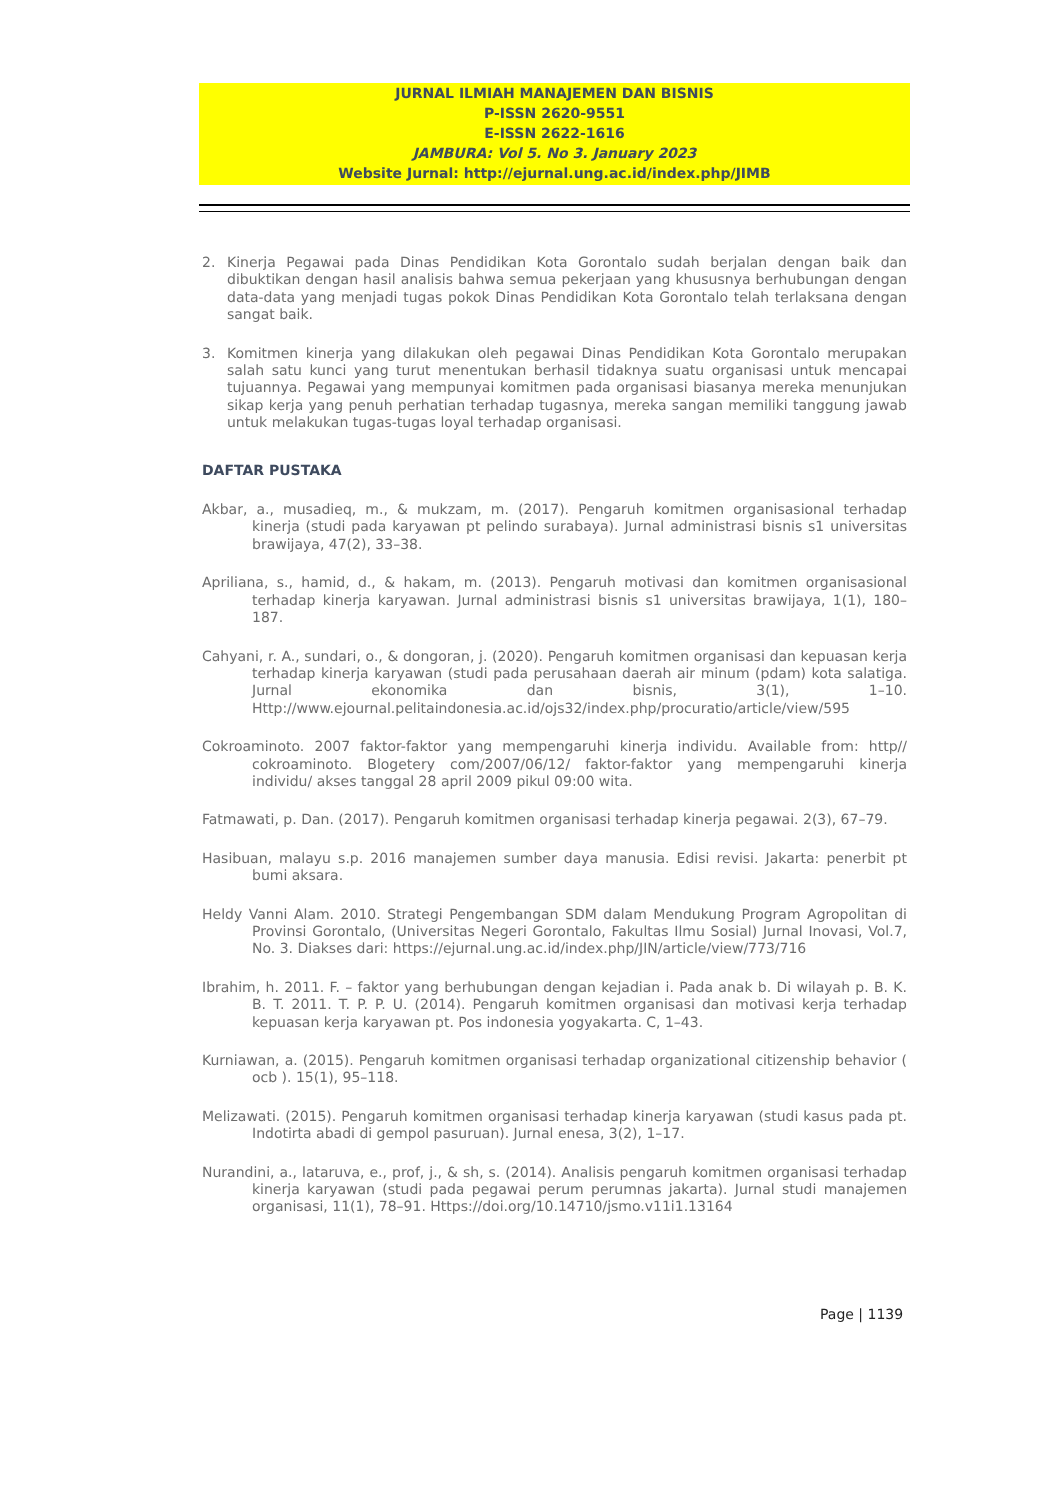JURNAL ILMIAH MANAJEMEN DAN BISNIS
P-ISSN 2620-9551
E-ISSN 2622-1616
JAMBURA: Vol 5. No 3. January 2023
Website Jurnal: http://ejurnal.ung.ac.id/index.php/JIMB
2. Kinerja Pegawai pada Dinas Pendidikan Kota Gorontalo sudah berjalan dengan baik dan dibuktikan dengan hasil analisis bahwa semua pekerjaan yang khususnya berhubungan dengan data-data yang menjadi tugas pokok Dinas Pendidikan Kota Gorontalo telah terlaksana dengan sangat baik.
3. Komitmen kinerja yang dilakukan oleh pegawai Dinas Pendidikan Kota Gorontalo merupakan salah satu kunci yang turut menentukan berhasil tidaknya suatu organisasi untuk mencapai tujuannya. Pegawai yang mempunyai komitmen pada organisasi biasanya mereka menunjukan sikap kerja yang penuh perhatian terhadap tugasnya, mereka sangan memiliki tanggung jawab untuk melakukan tugas-tugas loyal terhadap organisasi.
DAFTAR PUSTAKA
Akbar, a., musadieq, m., & mukzam, m. (2017). Pengaruh komitmen organisasional terhadap kinerja (studi pada karyawan pt pelindo surabaya). Jurnal administrasi bisnis s1 universitas brawijaya, 47(2), 33–38.
Apriliana, s., hamid, d., & hakam, m. (2013). Pengaruh motivasi dan komitmen organisasional terhadap kinerja karyawan. Jurnal administrasi bisnis s1 universitas brawijaya, 1(1), 180–187.
Cahyani, r. A., sundari, o., & dongoran, j. (2020). Pengaruh komitmen organisasi dan kepuasan kerja terhadap kinerja karyawan (studi pada perusahaan daerah air minum (pdam) kota salatiga. Jurnal ekonomika dan bisnis, 3(1), 1–10. Http://www.ejournal.pelitaindonesia.ac.id/ojs32/index.php/procuratio/article/view/595
Cokroaminoto. 2007 faktor-faktor yang mempengaruhi kinerja individu. Available from: http// cokroaminoto. Blogetery com/2007/06/12/ faktor-faktor yang mempengaruhi kinerja individu/ akses tanggal 28 april 2009 pikul 09:00 wita.
Fatmawati, p. Dan. (2017). Pengaruh komitmen organisasi terhadap kinerja pegawai. 2(3), 67–79.
Hasibuan, malayu s.p. 2016 manajemen sumber daya manusia. Edisi revisi. Jakarta: penerbit pt bumi aksara.
Heldy Vanni Alam. 2010. Strategi Pengembangan SDM dalam Mendukung Program Agropolitan di Provinsi Gorontalo, (Universitas Negeri Gorontalo, Fakultas Ilmu Sosial) Jurnal Inovasi, Vol.7, No. 3. Diakses dari: https://ejurnal.ung.ac.id/index.php/JIN/article/view/773/716
Ibrahim, h. 2011. F. – faktor yang berhubungan dengan kejadian i. Pada anak b. Di wilayah p. B. K. B. T. 2011. T. P. P. U. (2014). Pengaruh komitmen organisasi dan motivasi kerja terhadap kepuasan kerja karyawan pt. Pos indonesia yogyakarta. C, 1–43.
Kurniawan, a. (2015). Pengaruh komitmen organisasi terhadap organizational citizenship behavior ( ocb ). 15(1), 95–118.
Melizawati. (2015). Pengaruh komitmen organisasi terhadap kinerja karyawan (studi kasus pada pt. Indotirta abadi di gempol pasuruan). Jurnal enesa, 3(2), 1–17.
Nurandini, a., lataruva, e., prof, j., & sh, s. (2014). Analisis pengaruh komitmen organisasi terhadap kinerja karyawan (studi pada pegawai perum perumnas jakarta). Jurnal studi manajemen organisasi, 11(1), 78–91. Https://doi.org/10.14710/jsmo.v11i1.13164
Page | 1139